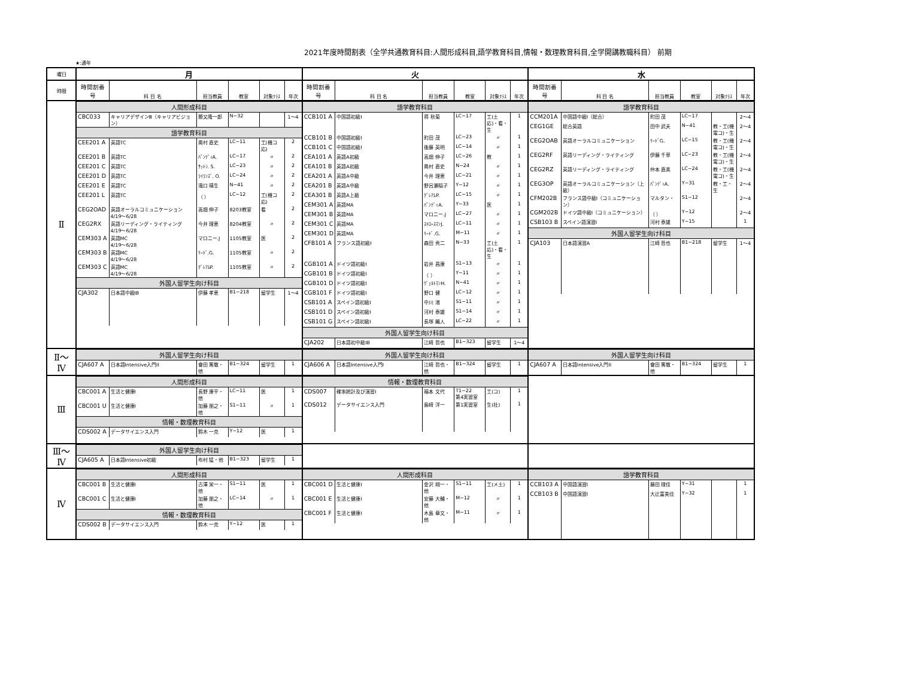2021年度時間割表（全学共通教育科目:人間形成科目,語学教育科目,情報・数理教育科目,全学開講教職科目） 前期
★:通年
| 曜日 | 月 | 火 | 水 |
| --- | --- | --- | --- |
| 時限 | / 時間割番号 / 科 目 名 / 担当教員 / 教室 / 対象ｸﾗｽ / 年次 / / --- / --- / --- / --- / --- / --- / | / 時間割番号 / 科 目 名 / 担当教員 / 教室 / 対象ｸﾗｽ / 年次 / / --- / --- / --- / --- / --- / --- / | / 時間割番号 / 科 目 名 / 担当教員 / 教室 / 対象ｸﾗｽ / 年次 / / --- / --- / --- / --- / --- / --- / |
| Ⅱ | / 人間形成科目 / / / / / / / CBC033 / キャリアデザインⅢ（キャリアビジョン） / 勝又隆一郎 / N−32 / / 1〜4 / / 語学教育科目 / / / / / / / CEE201 A / 英語TC / 奥村 直史 / LC−11 / 工(機コ応) / 2 / / CEE201 B / 英語TC / ﾊﾟﾝﾃﾞｨA. / LC−17 / 〃 / 2 / / CEE201 C / 英語TC / ｻｯﾄﾝ. S. / LC−23 / 〃 / 2 / / CEE201 D / 英語TC / ﾗｲﾗﾝｽﾞ. O. / LC−24 / 〃 / 2 / / CEE201 E / 英語TC / 滝口 晴生 / N−41 / 〃 / 2 / / CEE201 L / 英語TC / （ ） / LC−12 / 工(機コ応) / 2 / / CEG2OAD / 英語オーラルコミュニケーション 4/19〜6/28 / 高畑 伸子 / 8203教室 / 看 / 2 / / CEG2RX / 英語リーディング・ライティング 4/19〜6/28 / 今井 理恵 / 8204教室 / 〃 / 2 / / CEM303 A / 英語MC 4/19〜6/28 / マロニー.J / 1105教室 / 医 / 2 / / CEM303 B / 英語MC 4/19〜6/28 / ﾘｰﾄﾞ.G. / 1105教室 / 〃 / 2 / / CEM303 C / 英語MC 4/19〜6/28 / ｸﾞﾚｱﾑP. / 1105教室 / 〃 / 2 / / 外国人留学生向け科目 / / / / / / / CJA302 / 日本語中級IB / 伊藤 孝恵 / B1−218 / 留学生 / 1〜4 / | / 語学教育科目 / / / / / / / CCB101 A / 中国語初級I / 蒋 秋菊 / LC−17 / 工(土応)・看・生 / 1 / / CCB101 B / 中国語初級I / 町田 茂 / LC−23 / 〃 / 1 / / CCB101 C / 中国語初級I / 後藤 英明 / LC−14 / 〃 / 1 / / CEA101 A / 英語A初級 / 高畑 伸子 / LC−26 / 教 / 1 / / CEA101 B / 英語A初級 / 奥村 直史 / N−24 / 〃 / 1 / / CEA201 A / 英語A中級 / 今井 理恵 / LC−21 / 〃 / 1 / / CEA201 B / 英語A中級 / 野呂瀬稲子 / Y−12 / 〃 / 1 / / CEA301 B / 英語A上級 / ｸﾞﾚｱﾑP. / LC−15 / 〃 / 1 / / CEM301 A / 英語MA / ﾊﾟﾝﾃﾞｨA. / Y−33 / 医 / 1 / / CEM301 B / 英語MA / マロニー.J / LC−27 / 〃 / 1 / / CEM301 C / 英語MA / ｽﾄﾛｰｽﾏﾝJ. / LC−11 / 〃 / 1 / / CEM301 D / 英語MA / ﾘｰﾄﾞ.G. / M−11 / 〃 / 1 / / CFB101 A / フランス語初級I / 森田 秀二 / N−33 / 工(土応)・看・生 / 1 / / CGB101 A / ドイツ語初級I / 岩井 昌康 / S1−13 / 〃 / 1 / / CGB101 B / ドイツ語初級I / （ ） / Y−11 / 〃 / 1 / / CGB101 D / ドイツ語初級I / ｳﾞｪﾙﾄﾏﾝH. / N−41 / 〃 / 1 / / CGB101 F / ドイツ語初級I / 野口 健 / LC−12 / 〃 / 1 / / CSB101 A / スペイン語初級I / 中川 渚 / S1−11 / 〃 / 1 / / CSB101 D / スペイン語初級I / 河村 泰雄 / S1−14 / 〃 / 1 / / CSB101 G / スペイン語初級I / 長塚 織人 / LC−22 / 〃 / 1 / / 外国人留学生向け科目 / / / / / / / CJA202 / 日本語初中級IB / 江崎 哲也 / B1−323 / 留学生 / 1〜4 / | / 語学教育科目 / / / / / / / CCM201A / 中国語中級I（総合） / 町田 茂 / LC−17 / / 2〜4 / / CEG1GE / 総合英語 / 田中 武夫 / N−41 / 教・工(機電コ)・生 / 2〜4 / / CEG2OAB / 英語オーラルコミュニケーション / ﾘｰﾄﾞG. / LC−15 / 教・工(機電コ)・生 / 2〜4 / / CEG2RF / 英語リーディング・ライティング / 伊藤 千草 / LC−23 / 教・工(機電コ)・生 / 2〜4 / / CEG2RZ / 英語リーディング・ライティング / 仲本 直美 / LC−24 / 教・工(機電コ)・生 / 2〜4 / / CEG3OP / 英語オーラルコミュニケーション（上級） / ﾊﾟﾝﾃﾞｨA. / Y−31 / 教・工・生 / 2〜4 / / CFM202B / フランス語中級I（コミュニケーション） / マルタン・ / S1−12 / / 2〜4 / / CGM202B / ドイツ語中級I（コミュニケーション） / （ ） / Y−12 / / 2〜4 / / CSB103 B / スペイン語演習I / 河村 泰雄 / Y−15 / / 1 / / 外国人留学生向け科目 / / / / / / / CJA103 / 日本語演習A / 江崎 哲也 / B1−218 / 留学生 / 1〜4 / |
| Ⅱ〜 Ⅳ | / 外国人留学生向け科目 / / / / / / / CJA607 A / 日本語Intensive入門II / 會田 篤敬・他 / B1−324 / 留学生 / 1 / | / 外国人留学生向け科目 / / / / / / / CJA606 A / 日本語Intensive入門I / 江崎 哲也・他 / B1−324 / 留学生 / 1 / | / 外国人留学生向け科目 / / / / / / / CJA607 A / 日本語Intensive入門II / 會田 篤敬・他 / B1−324 / 留学生 / 1 / |
| Ⅲ | / 人間形成科目 / / / / / / / CBC001 A / 生活と健康I / 長野 康平・他 / LC−11 / 医 / 1 / / CBC001 U / 生活と健康I / 加藤 朋之・他 / S1−11 / 〃 / 1 / / 情報・数理教育科目 / / / / / / / CDS002 A / データサイエンス入門 / 鈴木 一克 / Y−12 / 医 / 1 / | / 情報・数理教育科目 / / / / / / / CDS007 / 確率統計及び演習I / 福本 文代 / T1−22 第4実習室 / 工(コ) / 1 / / CDS012 / データサイエンス入門 / 島崎 洋一 / 第1実習室 / 生(社) / 1 / | |
| Ⅲ〜 Ⅳ | / 外国人留学生向け科目 / / / / / / / CJA605 A / 日本語Intensive初級 / 布村 猛・他 / B1−323 / 留学生 / 1 / | | |
| Ⅳ | / 人間形成科目 / / / / / / / CBC001 B / 生活と健康I / 古澤 栄一・他 / S1−11 / 医 / 1 / / CBC001 C / 生活と健康I / 加藤 朋之・他 / LC−14 / 〃 / 1 / / 情報・数理教育科目 / / / / / / / CDS002 B / データサイエンス入門 / 鈴木 一克 / Y−12 / 医 / 1 / | / 人間形成科目 / / / / / / / CBC001 D / 生活と健康I / 金沢 翔一・他 / S1−11 / 工(メ土) / 1 / / CBC001 E / 生活と健康I / 安藤 大輔・他 / M−12 / 〃 / 1 / / CBC001 F / 生活と健康I / 木島 章文・他 / M−11 / 〃 / 1 / | / 語学教育科目 / / / / / / / CCB103 A / 中国語演習I / 藤田 理佳 / Y−31 / / 1 / / CCB103 B / 中国語演習I / 大辻富美佳 / Y−32 / / 1 / |